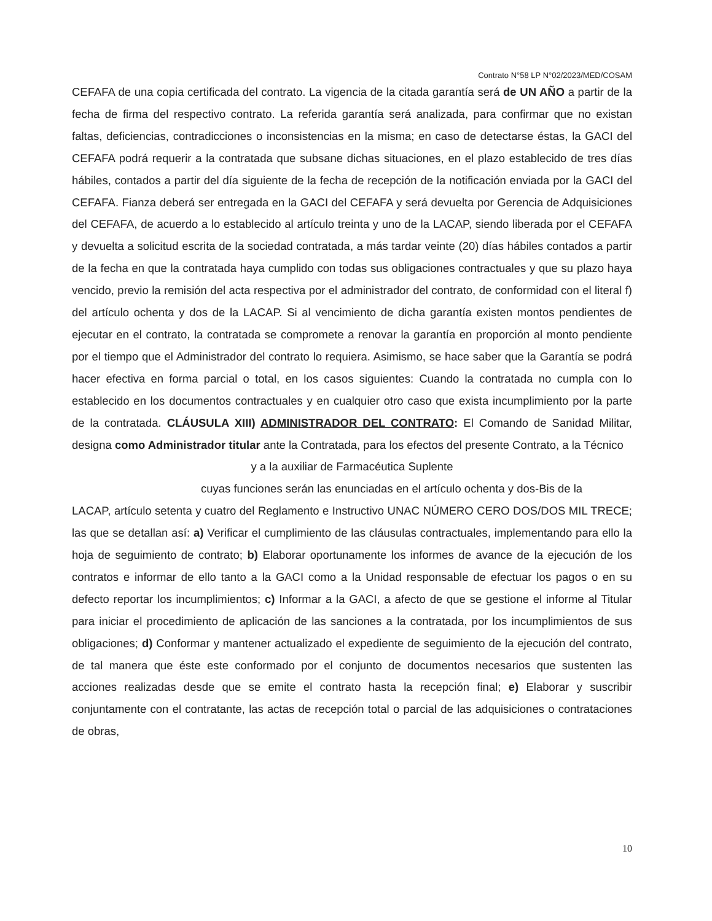Contrato N°58 LP N°02/2023/MED/COSAM
CEFAFA de una copia certificada del contrato. La vigencia de la citada garantía será de UN AÑO a partir de la fecha de firma del respectivo contrato. La referida garantía será analizada, para confirmar que no existan faltas, deficiencias, contradicciones o inconsistencias en la misma; en caso de detectarse éstas, la GACI del CEFAFA podrá requerir a la contratada que subsane dichas situaciones, en el plazo establecido de tres días hábiles, contados a partir del día siguiente de la fecha de recepción de la notificación enviada por la GACI del CEFAFA. Fianza deberá ser entregada en la GACI del CEFAFA y será devuelta por Gerencia de Adquisiciones del CEFAFA, de acuerdo a lo establecido al artículo treinta y uno de la LACAP, siendo liberada por el CEFAFA y devuelta a solicitud escrita de la sociedad contratada, a más tardar veinte (20) días hábiles contados a partir de la fecha en que la contratada haya cumplido con todas sus obligaciones contractuales y que su plazo haya vencido, previo la remisión del acta respectiva por el administrador del contrato, de conformidad con el literal f) del artículo ochenta y dos de la LACAP. Si al vencimiento de dicha garantía existen montos pendientes de ejecutar en el contrato, la contratada se compromete a renovar la garantía en proporción al monto pendiente por el tiempo que el Administrador del contrato lo requiera. Asimismo, se hace saber que la Garantía se podrá hacer efectiva en forma parcial o total, en los casos siguientes: Cuando la contratada no cumpla con lo establecido en los documentos contractuales y en cualquier otro caso que exista incumplimiento por la parte de la contratada. CLÁUSULA XIII) ADMINISTRADOR DEL CONTRATO: El Comando de Sanidad Militar, designa como Administrador titular ante la Contratada, para los efectos del presente Contrato, a la Técnico
y a la auxiliar de Farmacéutica Suplente
cuyas funciones serán las enunciadas en el artículo ochenta y dos-Bis de la
LACAP, artículo setenta y cuatro del Reglamento e Instructivo UNAC NÚMERO CERO DOS/DOS MIL TRECE; las que se detallan así: a) Verificar el cumplimiento de las cláusulas contractuales, implementando para ello la hoja de seguimiento de contrato; b) Elaborar oportunamente los informes de avance de la ejecución de los contratos e informar de ello tanto a la GACI como a la Unidad responsable de efectuar los pagos o en su defecto reportar los incumplimientos; c) Informar a la GACI, a afecto de que se gestione el informe al Titular para iniciar el procedimiento de aplicación de las sanciones a la contratada, por los incumplimientos de sus obligaciones; d) Conformar y mantener actualizado el expediente de seguimiento de la ejecución del contrato, de tal manera que éste este conformado por el conjunto de documentos necesarios que sustenten las acciones realizadas desde que se emite el contrato hasta la recepción final; e) Elaborar y suscribir conjuntamente con el contratante, las actas de recepción total o parcial de las adquisiciones o contrataciones de obras,
10